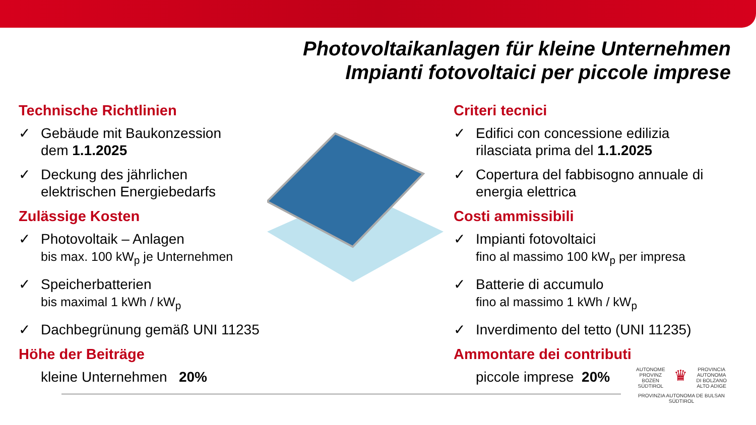Photovoltaikanlagen für kleine Unternehmen
Impianti fotovoltaici per piccole imprese
Technische Richtlinien
✓ Gebäude mit Baukonzession
dem 1.1.2025
✓ Deckung des jährlichen
elektrischen Energiebedarfs
Zulässige Kosten
✓ Photovoltaik – Anlagen
bis max. 100 kW<sub>p</sub> je Unternehmen
✓ Speicherbatterien
bis maximal 1 kWh / kW<sub>p</sub>
✓ Dachbegrünung gemäß UNI 11235
Höhe der Beiträge
kleine Unternehmen 20%
Criteri tecnici
✓ Edifici con concessione edilizia
rilasciata prima del 1.1.2025
✓ Copertura del fabbisogno annuale di
energia elettrica
Costi ammissibili
✓ Impianti fotovoltaici
fino al massimo 100 kW<sub>p</sub> per impresa
✓ Batterie di accumulo
fino al massimo 1 kWh / kW<sub>p</sub>
✓ Inverdimento del tetto (UNI 11235)
Ammontare dei contributi
piccole imprese 20%
AUTONOME
PROVINZ
BOZEN
SÜDTIROL ♛ PROVINCIA
AUTONOMA
DI BOLZANO
ALTO ADIGE
PROVINZIA AUTONOMA DE BULSAN
SÜDTIROL